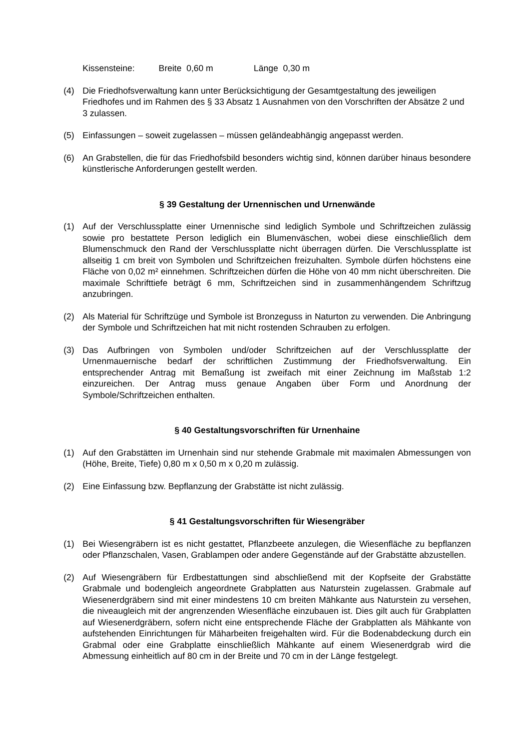Kissensteine: Breite 0,60 m Länge 0,30 m
(4) Die Friedhofsverwaltung kann unter Berücksichtigung der Gesamtgestaltung des jeweiligen Friedhofes und im Rahmen des § 33 Absatz 1 Ausnahmen von den Vorschriften der Absätze 2 und 3 zulassen.
(5) Einfassungen – soweit zugelassen – müssen geländeabhängig angepasst werden.
(6) An Grabstellen, die für das Friedhofsbild besonders wichtig sind, können darüber hinaus besondere künstlerische Anforderungen gestellt werden.
§ 39 Gestaltung der Urnennischen und Urnenwände
(1) Auf der Verschlussplatte einer Urnennische sind lediglich Symbole und Schriftzeichen zulässig sowie pro bestattete Person lediglich ein Blumenväschen, wobei diese einschließlich dem Blumenschmuck den Rand der Verschlussplatte nicht überragen dürfen. Die Verschlussplatte ist allseitig 1 cm breit von Symbolen und Schriftzeichen freizuhalten. Symbole dürfen höchstens eine Fläche von 0,02 m² einnehmen. Schriftzeichen dürfen die Höhe von 40 mm nicht überschreiten. Die maximale Schrifttiefe beträgt 6 mm, Schriftzeichen sind in zusammenhängendem Schriftzug anzubringen.
(2) Als Material für Schriftzüge und Symbole ist Bronzeguss in Naturton zu verwenden. Die Anbringung der Symbole und Schriftzeichen hat mit nicht rostenden Schrauben zu erfolgen.
(3) Das Aufbringen von Symbolen und/oder Schriftzeichen auf der Verschlussplatte der Urnenmauernische bedarf der schriftlichen Zustimmung der Friedhofsverwaltung. Ein entsprechender Antrag mit Bemaßung ist zweifach mit einer Zeichnung im Maßstab 1:2 einzureichen. Der Antrag muss genaue Angaben über Form und Anordnung der Symbole/Schriftzeichen enthalten.
§ 40 Gestaltungsvorschriften für Urnenhaine
(1) Auf den Grabstätten im Urnenhain sind nur stehende Grabmale mit maximalen Abmessungen von (Höhe, Breite, Tiefe) 0,80 m x 0,50 m x 0,20 m zulässig.
(2) Eine Einfassung bzw. Bepflanzung der Grabstätte ist nicht zulässig.
§ 41 Gestaltungsvorschriften für Wiesengräber
(1) Bei Wiesengräbern ist es nicht gestattet, Pflanzbeete anzulegen, die Wiesenfläche zu bepflanzen oder Pflanzschalen, Vasen, Grablampen oder andere Gegenstände auf der Grabstätte abzustellen.
(2) Auf Wiesengräbern für Erdbestattungen sind abschließend mit der Kopfseite der Grabstätte Grabmale und bodengleich angeordnete Grabplatten aus Naturstein zugelassen. Grabmale auf Wiesenerdgräbern sind mit einer mindestens 10 cm breiten Mähkante aus Naturstein zu versehen, die niveaugleich mit der angrenzenden Wiesenfläche einzubauen ist. Dies gilt auch für Grabplatten auf Wiesenerdgräbern, sofern nicht eine entsprechende Fläche der Grabplatten als Mähkante von aufstehenden Einrichtungen für Mäharbeiten freigehalten wird. Für die Bodenabdeckung durch ein Grabmal oder eine Grabplatte einschließlich Mähkante auf einem Wiesenerdgrab wird die Abmessung einheitlich auf 80 cm in der Breite und 70 cm in der Länge festgelegt.